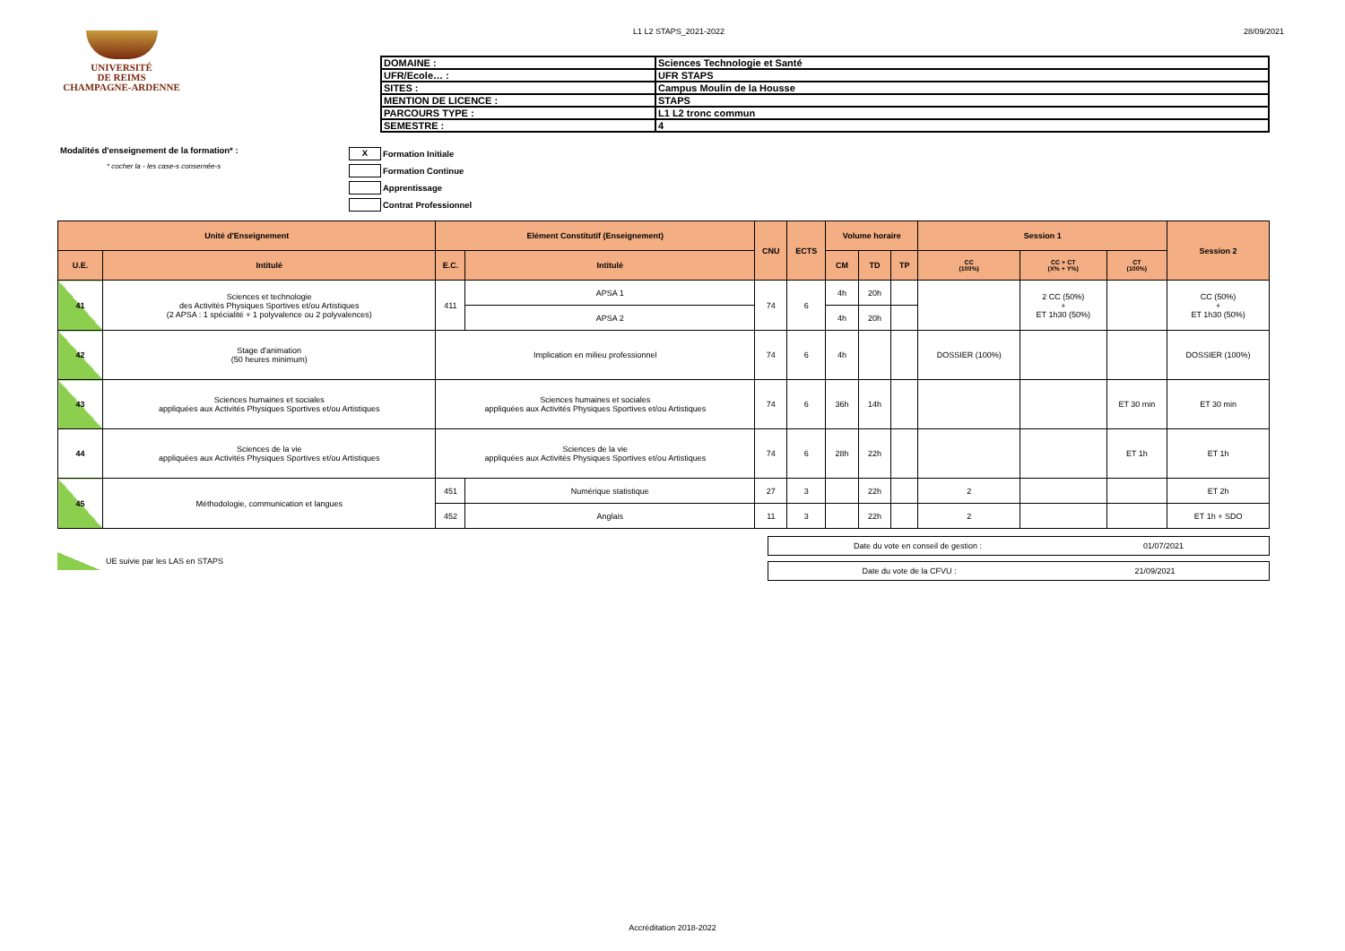UNIVERSITÉ
DE REIMS
CHAMPAGNE-ARDENNE
L1 L2 STAPS_2021-2022 28/09/2021
| DOMAINE : | Sciences Technologie et Santé |
| UFR/Ecole… : | UFR STAPS |
| SITES : | Campus Moulin de la Housse |
| MENTION DE LICENCE : | STAPS |
| PARCOURS TYPE : | L1 L2 tronc commun |
| SEMESTRE : | 4 |
Modalités d'enseignement de la formation* :
* cocher la - les case-s consernée-s
X Formation Initiale
Formation Continue
Apprentissage
Contrat Professionnel
| Unité d'Enseignement | | Elément Constitutif (Enseignement) | | CNU | ECTS | Volume horaire | | | Session 1 | | | Session 2 |
| --- | --- | --- | --- | --- | --- | --- | --- | --- | --- | --- | --- | --- |
| U.E. | Intitulé | E.C. | Intitulé | | | CM | TD | TP | CC (100%) | CC + CT (X% + Y%) | CT (100%) | |
| 41 | Sciences et technologie des Activités Physiques Sportives et/ou Artistiques (2 APSA : 1 spécialité + 1 polyvalence ou 2 polyvalences) | 411 | APSA 1 | 74 | 6 | 4h | 20h | | | 2 CC (50%) + ET 1h30 (50%) | | CC (50%) + ET 1h30 (50%) |
| | | | APSA 2 | | | 4h | 20h | | | | | |
| 42 | Stage d'animation (50 heures minimum) | Implication en milieu professionnel | | 74 | 6 | 4h | | | DOSSIER (100%) | | | DOSSIER (100%) |
| 43 | Sciences humaines et sociales appliquées aux Activités Physiques Sportives et/ou Artistiques | Sciences humaines et sociales appliquées aux Activités Physiques Sportives et/ou Artistiques | | 74 | 6 | 36h | 14h | | | | ET 30 min | ET 30 min |
| 44 | Sciences de la vie appliquées aux Activités Physiques Sportives et/ou Artistiques | Sciences de la vie appliquées aux Activités Physiques Sportives et/ou Artistiques | | 74 | 6 | 28h | 22h | | | | ET 1h | ET 1h |
| 45 | Méthodologie, communication et langues | 451 | Numérique statistique | 27 | 3 | | 22h | | 2 | | | ET 2h |
| | | 452 | Anglais | 11 | 3 | | 22h | | 2 | | | ET 1h + SDO |
UE suivie par les LAS en STAPS
Date du vote en conseil de gestion : 01/07/2021
Date du vote de la CFVU : 21/09/2021
Accréditation 2018-2022